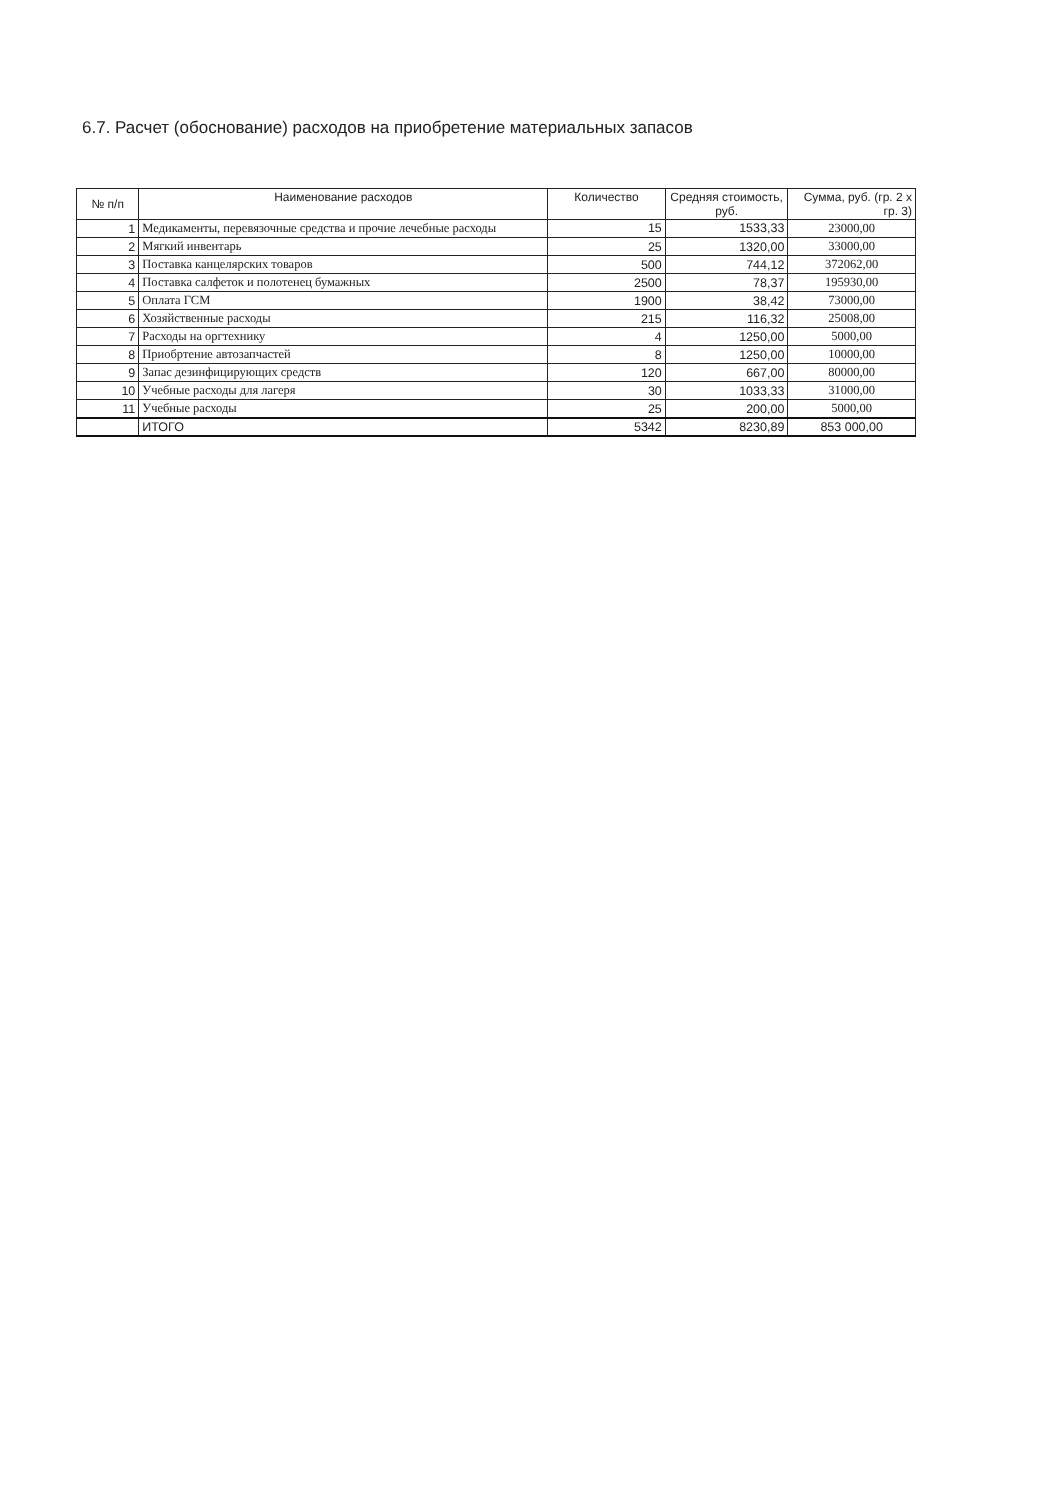6.7. Расчет (обоснование) расходов на приобретение материальных запасов
| № п/п | Наименование расходов | Количество | Средняя стоимость, руб. | Сумма, руб. (гр. 2 х гр. 3) |
| --- | --- | --- | --- | --- |
| 1 | Медикаменты, перевязочные средства и прочие лечебные расходы | 15 | 1533,33 | 23000,00 |
| 2 | Мягкий инвентарь | 25 | 1320,00 | 33000,00 |
| 3 | Поставка канцелярских товаров | 500 | 744,12 | 372062,00 |
| 4 | Поставка салфеток и полотенец бумажных | 2500 | 78,37 | 195930,00 |
| 5 | Оплата ГСМ | 1900 | 38,42 | 73000,00 |
| 6 | Хозяйственные расходы | 215 | 116,32 | 25008,00 |
| 7 | Расходы на оргтехнику | 4 | 1250,00 | 5000,00 |
| 8 | Приобртение автозапчастей | 8 | 1250,00 | 10000,00 |
| 9 | Запас дезинфицирующих средств | 120 | 667,00 | 80000,00 |
| 10 | Учебные расходы для лагеря | 30 | 1033,33 | 31000,00 |
| 11 | Учебные расходы | 25 | 200,00 | 5000,00 |
| | ИТОГО | 5342 | 8230,89 | 853 000,00 |